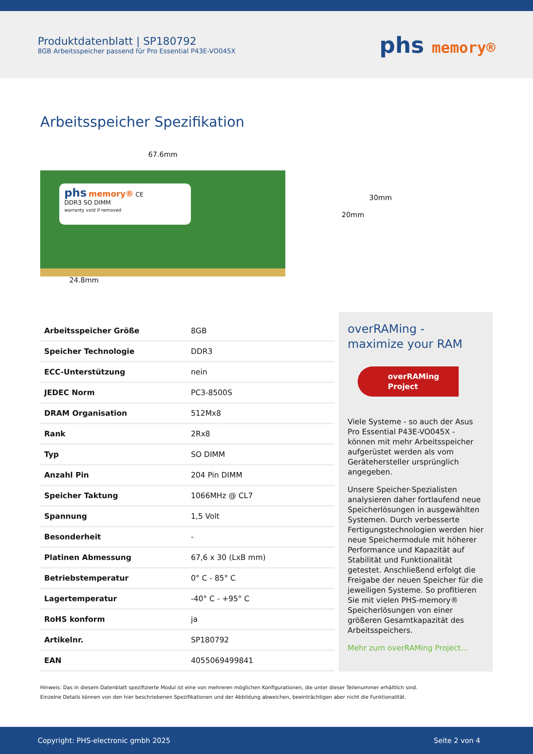Produktdatenblatt | SP180792
8GB Arbeitsspeicher passend für Pro Essential P43E-VO045X
phs memory®
Arbeitsspeicher Spezifikation
67.6mm
phs memory® CE
DDR3 SO DIMM
warranty void if removed
20mm
30mm
24.8mm
| Arbeitsspeicher Größe | 8GB |
| Speicher Technologie | DDR3 |
| ECC-Unterstützung | nein |
| JEDEC Norm | PC3-8500S |
| DRAM Organisation | 512Mx8 |
| Rank | 2Rx8 |
| Typ | SO DIMM |
| Anzahl Pin | 204 Pin DIMM |
| Speicher Taktung | 1066MHz @ CL7 |
| Spannung | 1,5 Volt |
| Besonderheit | - |
| Platinen Abmessung | 67,6 x 30 (LxB mm) |
| Betriebstemperatur | 0° C - 85° C |
| Lagertemperatur | -40° C - +95° C |
| RoHS konform | ja |
| Artikelnr. | SP180792 |
| EAN | 4055069499841 |
overRAMing -
maximize your RAM
overRAMing
Project
Viele Systeme - so auch der Asus Pro Essential P43E-VO045X - können mit mehr Arbeitsspeicher aufgerüstet werden als vom Gerätehersteller ursprünglich angegeben.
Unsere Speicher-Spezialisten analysieren daher fortlaufend neue Speicherlösungen in ausgewählten Systemen. Durch verbesserte Fertigungstechnologien werden hier neue Speichermodule mit höherer Performance und Kapazität auf Stabilität und Funktionalität getestet. Anschließend erfolgt die Freigabe der neuen Speicher für die jeweiligen Systeme. So profitieren Sie mit vielen PHS-memory® Speicherlösungen von einer größeren Gesamtkapazität des Arbeitsspeichers.
Mehr zum overRAMing Project...
Hinweis: Das in diesem Datenblatt spezifizierte Modul ist eine von mehreren möglichen Konfigurationen, die unter dieser Teilenummer erhältlich sind.
Einzelne Details können von den hier beschriebenen Spezifikationen und der Abbildung abweichen, beeinträchtigen aber nicht die Funktionalität.
Copyright: PHS-electronic gmbh 2025 Seite 2 von 4